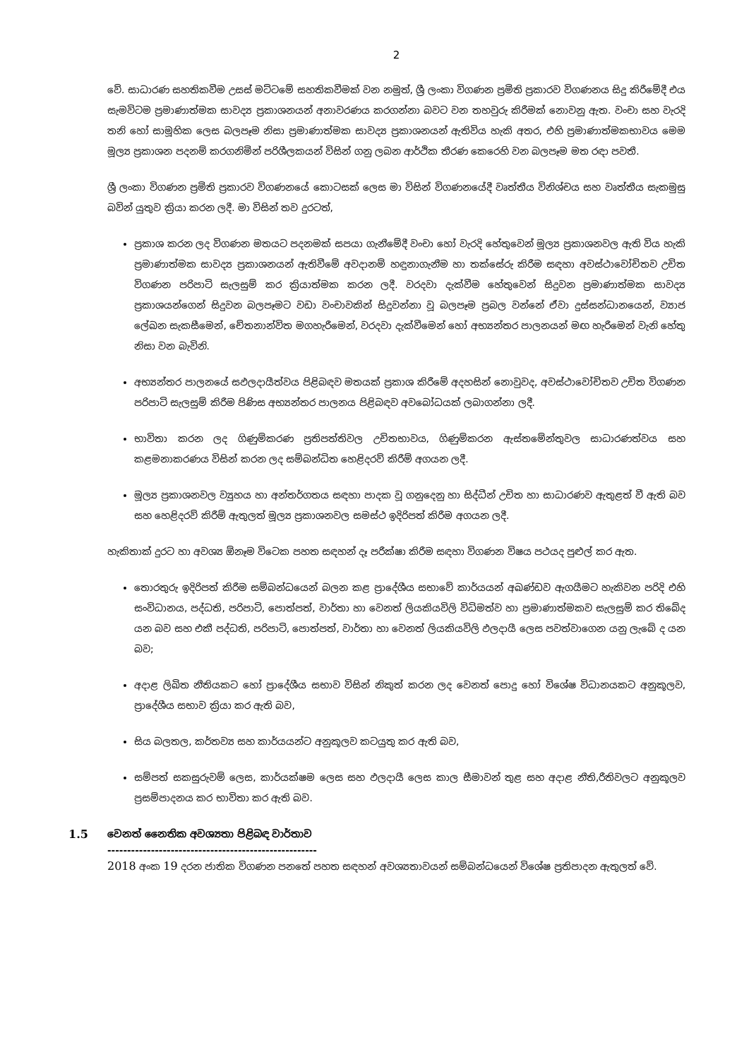2
වේ. සාධාරණ සහතිකවීම උසස් මට්ටමේ සහතිකවීමක් වන නමුත්, ශ්‍රී ලංකා විගණන ප්‍රමිති ප්‍රකාරව විගණනය සිදු කිරීමේදී එය සැමවිටම ප්‍රමාණාත්මක සාවද්‍ය ප්‍රකාශනයන් අනාවරණය කරගන්නා බවට වන තහවුරු කිරීමක් නොවනු ඇත. වංචා සහ වැරදි තනි හෝ සාමූහික ලෙස බලපෑම නිසා ප්‍රමාණාත්මක සාවද්‍ය ප්‍රකාශනයන් ඇතිවිය හැකි අතර, එහි ප්‍රමාණාත්මකභාවය මෙම මූල්‍ය ප්‍රකාශන පදනම් කරගනිමින් පරිශීලකයන් විසින් ගනු ලබන ආර්ථික තීරණ කෙරෙහි වන බලපෑම මත රඳා පවතී.
ශ්‍රී ලංකා විගණන ප්‍රමිති ප්‍රකාරව විගණනයේ කොටසක් ලෙස මා විසින් විගණනයේදී වෘත්තීය විනිශ්චය සහ වෘත්තීය සැකමුසු බවින් යුතුව ක්‍රියා කරන ලදී. මා විසින් තව දුරටත්,
ප්‍රකාශ කරන ලද විගණන මතයට පදනමක් සපයා ගැනීමේදී වංචා හෝ වැරදි හේතුවෙන් මූල්‍ය ප්‍රකාශනවල ඇති විය හැකි ප්‍රමාණාත්මක සාවද්‍ය ප්‍රකාශනයන් ඇතිවීමේ අවදානම් හඳුනාගැනීම හා තක්සේරු කිරීම සඳහා අවස්ථාවෝචිතව උචිත විගණන පරිපාටි සැලසුම් කර ක්‍රියාත්මක කරන ලදී. වරදවා දැක්වීම හේතුවෙන් සිදුවන ප්‍රමාණාත්මක සාවද්‍ය ප්‍රකාශයන්ගෙන් සිදුවන බලපෑමට වඩා වංචාවකින් සිදුවන්නා වූ බලපෑම ප්‍රබල වන්නේ ඒවා දුස්සන්ධානයෙන්, ව්‍යාජ ලේඛන සැකසීමෙන්, චේතනාන්විත මගහැරීමෙන්, වරදවා දැක්වීමෙන් හෝ අභ්‍යන්තර පාලනයන් මඟ හැරීමෙන් වැනි හේතු නිසා වන බැවිනි.
අභ්‍යන්තර පාලනයේ සඵලදායීත්වය පිළිබඳව මතයක් ප්‍රකාශ කිරීමේ අදහසින් නොවුවද, අවස්ථාවෝචිතව උචිත විගණන පරිපාටි සැලසුම් කිරීම පිණිස අභ්‍යන්තර පාලනය පිළිබඳව අවබෝධයක් ලබාගන්නා ලදී.
භාවිතා කරන ලද ගිණුම්කරණ ප්‍රතිපත්තිවල උචිතභාවය, ගිණුම්කරන ඇස්තමේන්තුවල සාධාරණත්වය සහ කළමනාකරණය විසින් කරන ලද සම්බන්ධිත හෙළිදරව් කිරීම් අගයන ලදී.
මූල්‍ය ප්‍රකාශනවල ව්‍යුහය හා අන්තර්ගතය සඳහා පාදක වූ ගනුදෙනු හා සිද්ධීන් උචිත හා සාධාරණව ඇතුළත් වී ඇති බව සහ හෙළිදරව් කිරීම් ඇතුලත් මූල්‍ය ප්‍රකාශනවල සමස්ථ ඉදිරිපත් කිරීම අගයන ලදී.
හැකිතාක් දුරට හා අවශ්‍ය ඕනෑම විටෙක පහත සඳහන් දෑ පරීක්ෂා කිරීම සඳහා විගණන විෂය පථයද පුළුල් කර ඇත.
තොරතුරු ඉදිරිපත් කිරීම සම්බන්ධයෙන් බලන කළ ප්‍රාදේශීය සභාවේ කාර්යයන් අඛණ්ඩව ඇගයීමට හැකිවන පරිදි එහි සංවිධානය, පද්ධති, පරිපාටි, පොත්පත්, වාර්තා හා වෙනත් ලියකියවිලි විධිමත්ව හා ප්‍රමාණාත්මකව සැලසුම් කර තිබේද යන බව සහ එකී පද්ධති, පරිපාටි, පොත්පත්, වාර්තා හා වෙනත් ලියකියවිලි ඵලදායී ලෙස පවත්වාගෙන යනු ලැබේ ද යන බව;
අදාළ ලිඛිත නීතියකට හෝ ප්‍රාදේශීය සභාව විසින් නිකුත් කරන ලද වෙනත් පොදු හෝ විශේෂ විධානයකට අනුකූලව, ප්‍රාදේශීය සභාව ක්‍රියා කර ඇති බව,
සිය බලතල, කර්තව්‍ය සහ කාර්යයන්ට අනුකූලව කටයුතු කර ඇති බව,
සම්පත් සකසුරුවම් ලෙස, කාර්යක්ෂම ලෙස සහ ඵලදායී ලෙස කාල සීමාවන් තුළ සහ අදාළ නීති,රීතිවලට අනුකූලව ප්‍රසම්පාදනය කර භාවිතා කර ඇති බව.
1.5 වෙනත් නෛතික අවශ්‍යතා පිළිබඳ වාර්තාව
-----------------------------------------------------
2018 අංක 19 දරන ජාතික විගණන පනතේ පහත සඳහන් අවශ්‍යතාවයන් සම්බන්ධයෙන් විශේෂ ප්‍රතිපාදන ඇතුලත් වේ.